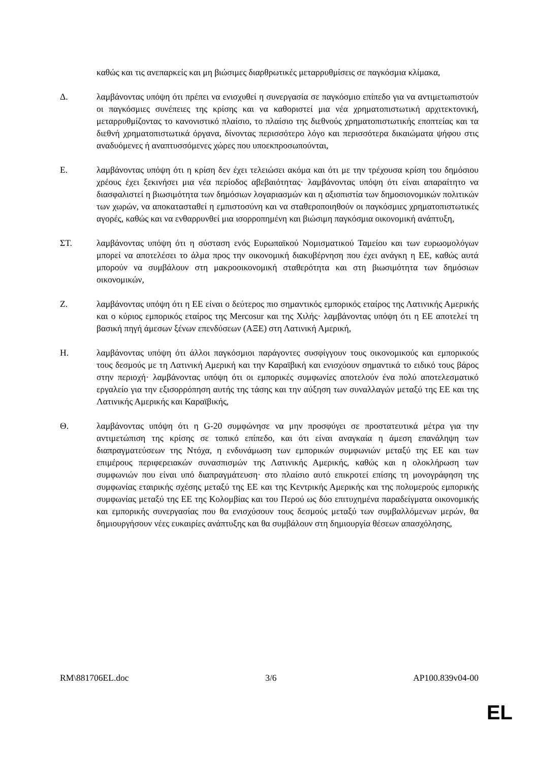καθώς και τις ανεπαρκείς και μη βιώσιμες διαρθρωτικές μεταρρυθμίσεις σε παγκόσμια κλίμακα,
Δ. λαμβάνοντας υπόψη ότι πρέπει να ενισχυθεί η συνεργασία σε παγκόσμιο επίπεδο για να αντιμετωπιστούν οι παγκόσμιες συνέπειες της κρίσης και να καθοριστεί μια νέα χρηματοπιστωτική αρχιτεκτονική, μεταρρυθμίζοντας το κανονιστικό πλαίσιο, το πλαίσιο της διεθνούς χρηματοπιστωτικής εποπτείας και τα διεθνή χρηματοπιστωτικά όργανα, δίνοντας περισσότερο λόγο και περισσότερα δικαιώματα ψήφου στις αναδυόμενες ή αναπτυσσόμενες χώρες που υποεκπροσωπούνται,
Ε. λαμβάνοντας υπόψη ότι η κρίση δεν έχει τελειώσει ακόμα και ότι με την τρέχουσα κρίση του δημόσιου χρέους έχει ξεκινήσει μια νέα περίοδος αβεβαιότητας· λαμβάνοντας υπόψη ότι είναι απαραίτητο να διασφαλιστεί η βιωσιμότητα των δημόσιων λογαριασμών και η αξιοπιστία των δημοσιονομικών πολιτικών των χωρών, να αποκατασταθεί η εμπιστοσύνη και να σταθεροποιηθούν οι παγκόσμιες χρηματοπιστωτικές αγορές, καθώς και να ενθαρρυνθεί μια ισορροπημένη και βιώσιμη παγκόσμια οικονομική ανάπτυξη,
ΣΤ. λαμβάνοντας υπόψη ότι η σύσταση ενός Ευρωπαϊκού Νομισματικού Ταμείου και των ευρωομολόγων μπορεί να αποτελέσει το άλμα προς την οικονομική διακυβέρνηση που έχει ανάγκη η ΕΕ, καθώς αυτά μπορούν να συμβάλουν στη μακροοικονομική σταθερότητα και στη βιωσιμότητα των δημόσιων οικονομικών,
Ζ. λαμβάνοντας υπόψη ότι η ΕΕ είναι ο δεύτερος πιο σημαντικός εμπορικός εταίρος της Λατινικής Αμερικής και ο κύριος εμπορικός εταίρος της Mercosur και της Χιλής· λαμβάνοντας υπόψη ότι η ΕΕ αποτελεί τη βασική πηγή άμεσων ξένων επενδύσεων (ΑΞΕ) στη Λατινική Αμερική,
Η. λαμβάνοντας υπόψη ότι άλλοι παγκόσμιοι παράγοντες συσφίγγουν τους οικονομικούς και εμπορικούς τους δεσμούς με τη Λατινική Αμερική και την Καραϊβική και ενισχύουν σημαντικά το ειδικό τους βάρος στην περιοχή· λαμβάνοντας υπόψη ότι οι εμπορικές συμφωνίες αποτελούν ένα πολύ αποτελεσματικό εργαλείο για την εξισορρόπηση αυτής της τάσης και την αύξηση των συναλλαγών μεταξύ της ΕΕ και της Λατινικής Αμερικής και Καραϊβικής,
Θ. λαμβάνοντας υπόψη ότι η G-20 συμφώνησε να μην προσφύγει σε προστατευτικά μέτρα για την αντιμετώπιση της κρίσης σε τοπικό επίπεδο, και ότι είναι αναγκαία η άμεση επανάληψη των διαπραγματεύσεων της Ντόχα, η ενδυνάμωση των εμπορικών συμφωνιών μεταξύ της ΕΕ και των επιμέρους περιφερειακών συνασπισμών της Λατινικής Αμερικής, καθώς και η ολοκλήρωση των συμφωνιών που είναι υπό διαπραγμάτευση· στο πλαίσιο αυτό επικροτεί επίσης τη μονογράφηση της συμφωνίας εταιρικής σχέσης μεταξύ της ΕΕ και της Κεντρικής Αμερικής και της πολυμερούς εμπορικής συμφωνίας μεταξύ της ΕΕ της Κολομβίας και του Περού ως δύο επιτυχημένα παραδείγματα οικονομικής και εμπορικής συνεργασίας που θα ενισχύσουν τους δεσμούς μεταξύ των συμβαλλόμενων μερών, θα δημιουργήσουν νέες ευκαιρίες ανάπτυξης και θα συμβάλουν στη δημιουργία θέσεων απασχόλησης,
RM\881706EL.doc 3/6 AP100.839v04-00
EL